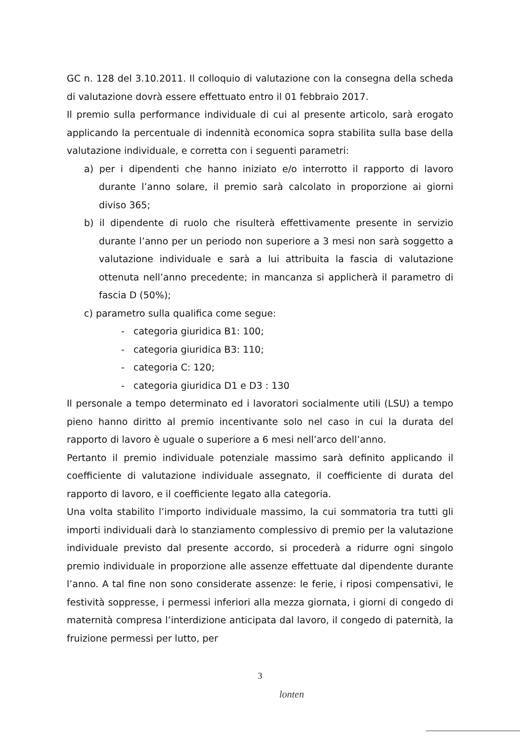GC n. 128 del 3.10.2011. Il colloquio di valutazione con la consegna della scheda di valutazione dovrà essere effettuato entro il 01 febbraio 2017.
Il premio sulla performance individuale di cui al presente articolo, sarà erogato applicando la percentuale di indennità economica sopra stabilita sulla base della valutazione individuale, e corretta con i seguenti parametri:
a) per i dipendenti che hanno iniziato e/o interrotto il rapporto di lavoro durante l’anno solare, il premio sarà calcolato in proporzione ai giorni diviso 365;
b) il dipendente di ruolo che risulterà effettivamente presente in servizio durante l’anno per un periodo non superiore a 3 mesi non sarà soggetto a valutazione individuale e sarà a lui attribuita la fascia di valutazione ottenuta nell’anno precedente; in mancanza si applicherà il parametro di fascia D (50%);
c) parametro sulla qualifica come segue:
- categoria giuridica B1: 100;
- categoria giuridica B3: 110;
- categoria C: 120;
- categoria giuridica D1 e D3 : 130
Il personale a tempo determinato ed i lavoratori socialmente utili (LSU) a tempo pieno hanno diritto al premio incentivante solo nel caso in cui la durata del rapporto di lavoro è uguale o superiore a 6 mesi nell’arco dell’anno.
Pertanto il premio individuale potenziale massimo sarà definito applicando il coefficiente di valutazione individuale assegnato, il coefficiente di durata del rapporto di lavoro, e il coefficiente legato alla categoria.
Una volta stabilito l’importo individuale massimo, la cui sommatoria tra tutti gli importi individuali darà lo stanziamento complessivo di premio per la valutazione individuale previsto dal presente accordo, si procederà a ridurre ogni singolo premio individuale in proporzione alle assenze effettuate dal dipendente durante l’anno. A tal fine non sono considerate assenze: le ferie, i riposi compensativi, le festività soppresse, i permessi inferiori alla mezza giornata, i giorni di congedo di maternità compresa l’interdizione anticipata dal lavoro, il congedo di paternità, la fruizione permessi per lutto, per
3
lonten